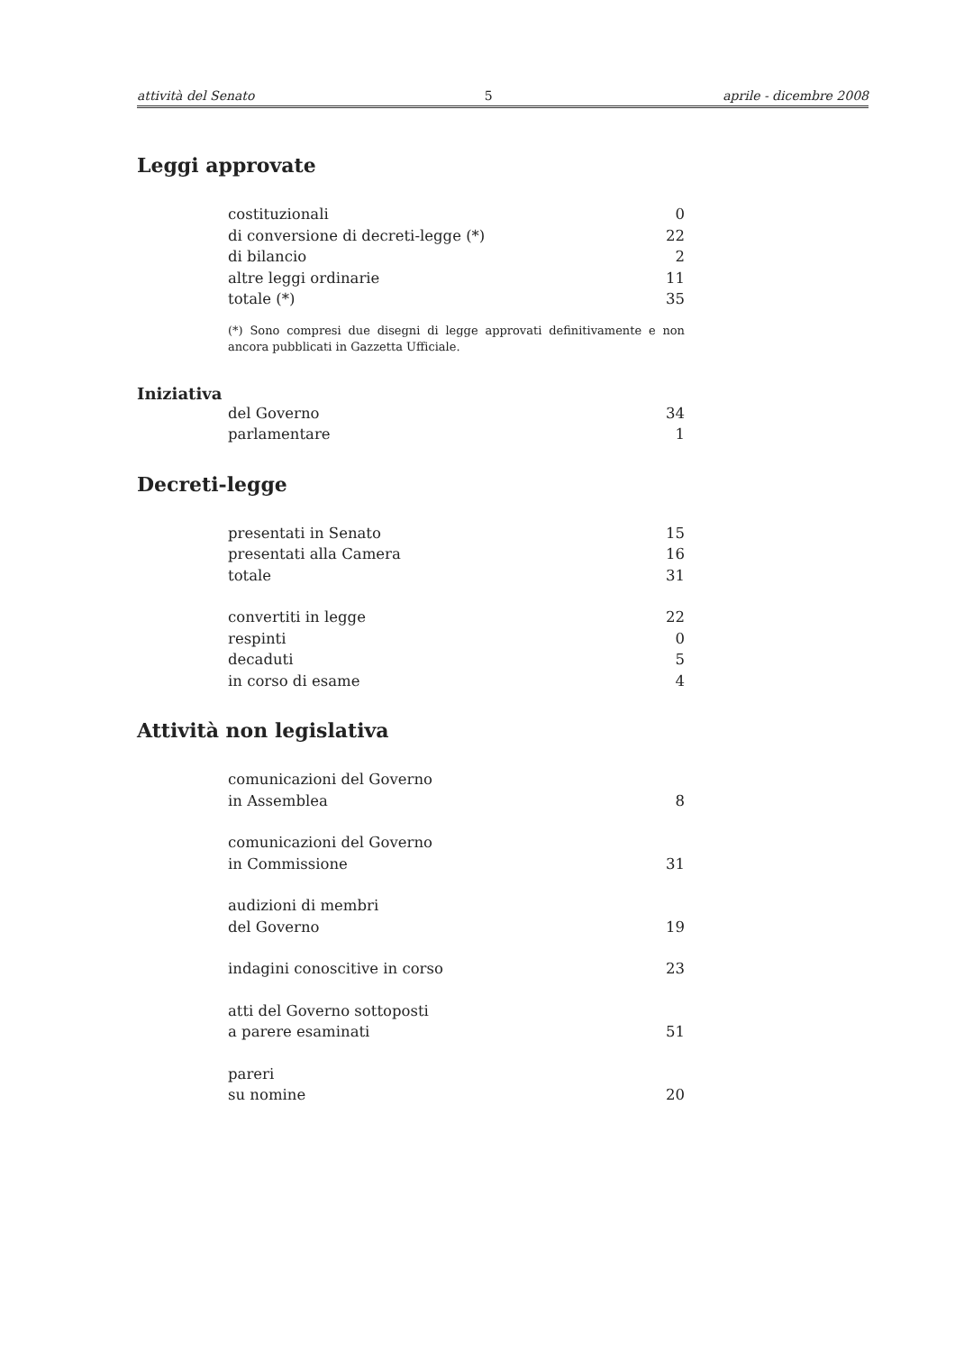attività del Senato 5 aprile - dicembre 2008
Leggi approvate
| costituzionali | 0 |
| di conversione di decreti-legge (*) | 22 |
| di bilancio | 2 |
| altre leggi ordinarie | 11 |
| totale (*) | 35 |
(*) Sono compresi due disegni di legge approvati definitivamente e non ancora pubblicati in Gazzetta Ufficiale.
Iniziativa
| del Governo | 34 |
| parlamentare | 1 |
Decreti-legge
| presentati in Senato | 15 |
| presentati alla Camera | 16 |
| totale | 31 |
| convertiti in legge | 22 |
| respinti | 0 |
| decaduti | 5 |
| in corso di esame | 4 |
Attività non legislativa
| comunicazioni del Governo in Assemblea | 8 |
| comunicazioni del Governo in Commissione | 31 |
| audizioni di membri del Governo | 19 |
| indagini conoscitive in corso | 23 |
| atti del Governo sottoposti a parere esaminati | 51 |
| pareri su nomine | 20 |